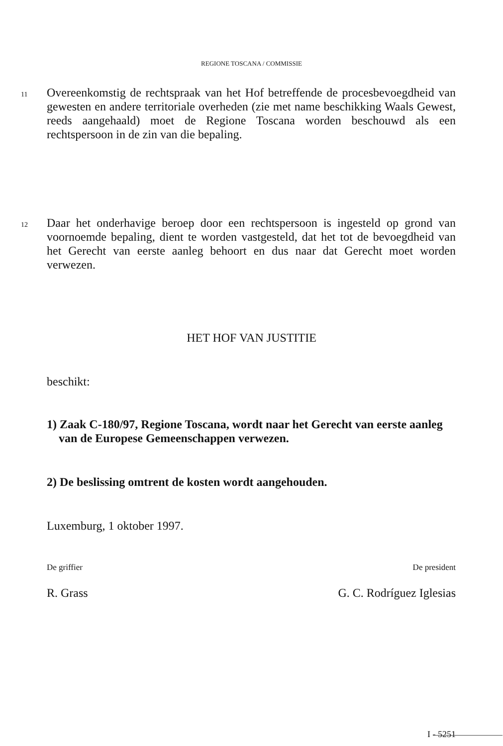REGIONE TOSCANA / COMMISSIE
11
Overeenkomstig de rechtspraak van het Hof betreffende de procesbevoegdheid van gewesten en andere territoriale overheden (zie met name beschikking Waals Gewest, reeds aangehaald) moet de Regione Toscana worden beschouwd als een rechtspersoon in de zin van die bepaling.
12
Daar het onderhavige beroep door een rechtspersoon is ingesteld op grond van voornoemde bepaling, dient te worden vastgesteld, dat het tot de bevoegdheid van het Gerecht van eerste aanleg behoort en dus naar dat Gerecht moet worden verwezen.
HET HOF VAN JUSTITIE
beschikt:
1) Zaak C-180/97, Regione Toscana, wordt naar het Gerecht van eerste aanleg
van de Europese Gemeenschappen verwezen.
2) De beslissing omtrent de kosten wordt aangehouden.
Luxemburg, 1 oktober 1997.
De griffier De president
R. Grass G. C. Rodríguez Iglesias
I - 5251